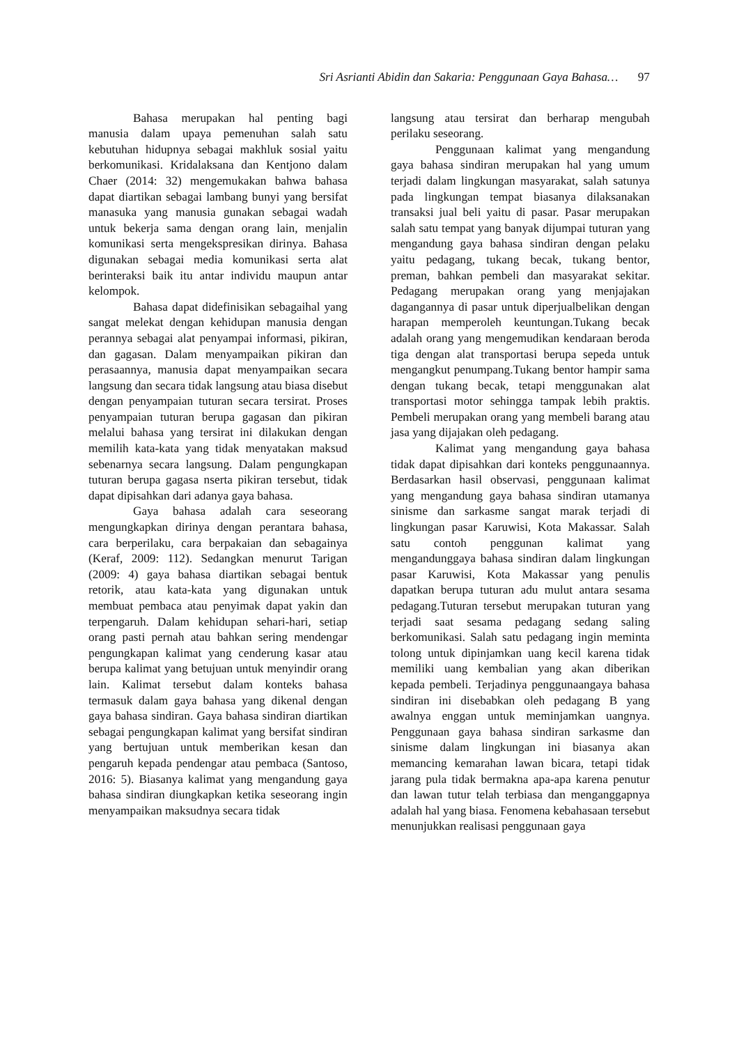Sri Asrianti Abidin dan Sakaria: Penggunaan Gaya Bahasa… 97
Bahasa merupakan hal penting bagi manusia dalam upaya pemenuhan salah satu kebutuhan hidupnya sebagai makhluk sosial yaitu berkomunikasi. Kridalaksana dan Kentjono dalam Chaer (2014: 32) mengemukakan bahwa bahasa dapat diartikan sebagai lambang bunyi yang bersifat manasuka yang manusia gunakan sebagai wadah untuk bekerja sama dengan orang lain, menjalin komunikasi serta mengekspresikan dirinya. Bahasa digunakan sebagai media komunikasi serta alat berinteraksi baik itu antar individu maupun antar kelompok.
Bahasa dapat didefinisikan sebagaihal yang sangat melekat dengan kehidupan manusia dengan perannya sebagai alat penyampai informasi, pikiran, dan gagasan. Dalam menyampaikan pikiran dan perasaannya, manusia dapat menyampaikan secara langsung dan secara tidak langsung atau biasa disebut dengan penyampaian tuturan secara tersirat. Proses penyampaian tuturan berupa gagasan dan pikiran melalui bahasa yang tersirat ini dilakukan dengan memilih kata-kata yang tidak menyatakan maksud sebenarnya secara langsung. Dalam pengungkapan tuturan berupa gagasa nserta pikiran tersebut, tidak dapat dipisahkan dari adanya gaya bahasa.
Gaya bahasa adalah cara seseorang mengungkapkan dirinya dengan perantara bahasa, cara berperilaku, cara berpakaian dan sebagainya (Keraf, 2009: 112). Sedangkan menurut Tarigan (2009: 4) gaya bahasa diartikan sebagai bentuk retorik, atau kata-kata yang digunakan untuk membuat pembaca atau penyimak dapat yakin dan terpengaruh. Dalam kehidupan sehari-hari, setiap orang pasti pernah atau bahkan sering mendengar pengungkapan kalimat yang cenderung kasar atau berupa kalimat yang betujuan untuk menyindir orang lain. Kalimat tersebut dalam konteks bahasa termasuk dalam gaya bahasa yang dikenal dengan gaya bahasa sindiran. Gaya bahasa sindiran diartikan sebagai pengungkapan kalimat yang bersifat sindiran yang bertujuan untuk memberikan kesan dan pengaruh kepada pendengar atau pembaca (Santoso, 2016: 5). Biasanya kalimat yang mengandung gaya bahasa sindiran diungkapkan ketika seseorang ingin menyampaikan maksudnya secara tidak
langsung atau tersirat dan berharap mengubah perilaku seseorang.
Penggunaan kalimat yang mengandung gaya bahasa sindiran merupakan hal yang umum terjadi dalam lingkungan masyarakat, salah satunya pada lingkungan tempat biasanya dilaksanakan transaksi jual beli yaitu di pasar. Pasar merupakan salah satu tempat yang banyak dijumpai tuturan yang mengandung gaya bahasa sindiran dengan pelaku yaitu pedagang, tukang becak, tukang bentor, preman, bahkan pembeli dan masyarakat sekitar. Pedagang merupakan orang yang menjajakan dagangannya di pasar untuk diperjualbelikan dengan harapan memperoleh keuntungan.Tukang becak adalah orang yang mengemudikan kendaraan beroda tiga dengan alat transportasi berupa sepeda untuk mengangkut penumpang.Tukang bentor hampir sama dengan tukang becak, tetapi menggunakan alat transportasi motor sehingga tampak lebih praktis. Pembeli merupakan orang yang membeli barang atau jasa yang dijajakan oleh pedagang.
Kalimat yang mengandung gaya bahasa tidak dapat dipisahkan dari konteks penggunaannya. Berdasarkan hasil observasi, penggunaan kalimat yang mengandung gaya bahasa sindiran utamanya sinisme dan sarkasme sangat marak terjadi di lingkungan pasar Karuwisi, Kota Makassar. Salah satu contoh penggunan kalimat yang mengandunggaya bahasa sindiran dalam lingkungan pasar Karuwisi, Kota Makassar yang penulis dapatkan berupa tuturan adu mulut antara sesama pedagang.Tuturan tersebut merupakan tuturan yang terjadi saat sesama pedagang sedang saling berkomunikasi. Salah satu pedagang ingin meminta tolong untuk dipinjamkan uang kecil karena tidak memiliki uang kembalian yang akan diberikan kepada pembeli. Terjadinya penggunaangaya bahasa sindiran ini disebabkan oleh pedagang B yang awalnya enggan untuk meminjamkan uangnya. Penggunaan gaya bahasa sindiran sarkasme dan sinisme dalam lingkungan ini biasanya akan memancing kemarahan lawan bicara, tetapi tidak jarang pula tidak bermakna apa-apa karena penutur dan lawan tutur telah terbiasa dan menganggapnya adalah hal yang biasa. Fenomena kebahasaan tersebut menunjukkan realisasi penggunaan gaya